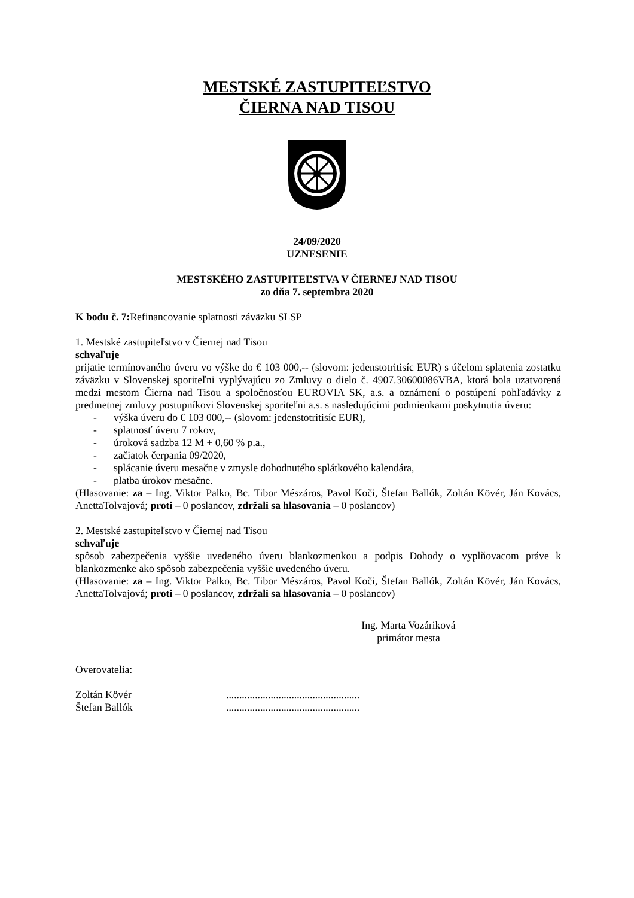MESTSKÉ ZASTUPITEĽSTVO
ČIERNA NAD TISOU
24/09/2020
UZNESENIE
MESTSKÉHO ZASTUPITEĽSTVA V ČIERNEJ NAD TISOU
zo dňa 7. septembra 2020
K bodu č. 7: Refinancovanie splatnosti záväzku SLSP
1. Mestské zastupiteľstvo v Čiernej nad Tisou
schvaľuje
prijatie termínovaného úveru vo výške do € 103 000,-- (slovom: jedenstotritisíc EUR) s účelom splatenia zostatku záväzku v Slovenskej sporiteľni vyplývajúcu zo Zmluvy o dielo č. 4907.30600086VBA, ktorá bola uzatvorená medzi mestom Čierna nad Tisou a spoločnosťou EUROVIA SK, a.s. a oznámení o postúpení pohľadávky z predmetnej zmluvy postupníkovi Slovenskej sporiteľni a.s. s nasledujúcimi podmienkami poskytnutia úveru:
- výška úveru do € 103 000,-- (slovom: jedenstotritisíc EUR),
- splatnosť úveru 7 rokov,
- úroková sadzba 12 M + 0,60 % p.a.,
- začiatok čerpania 09/2020,
- splácanie úveru mesačne v zmysle dohodnutého splátkového kalendára,
- platba úrokov mesačne.
(Hlasovanie: za – Ing. Viktor Palko, Bc. Tibor Mészáros, Pavol Koči, Štefan Ballók, Zoltán Kövér, Ján Kovács, AnettaTolvajová; proti – 0 poslancov, zdržali sa hlasovania – 0 poslancov)
2. Mestské zastupiteľstvo v Čiernej nad Tisou
schvaľuje
spôsob zabezpečenia vyššie uvedeného úveru blankozmenkou a podpis Dohody o vyplňovacom práve k blankozmenke ako spôsob zabezpečenia vyššie uvedeného úveru.
(Hlasovanie: za – Ing. Viktor Palko, Bc. Tibor Mészáros, Pavol Koči, Štefan Ballók, Zoltán Kövér, Ján Kovács, AnettaTolvajová; proti – 0 poslancov, zdržali sa hlasovania – 0 poslancov)
Ing. Marta Vozáriková
primátor mesta
Overovatelia:
| Zoltán Kövér | ................................................... |
| Štefan Ballók | ................................................... |